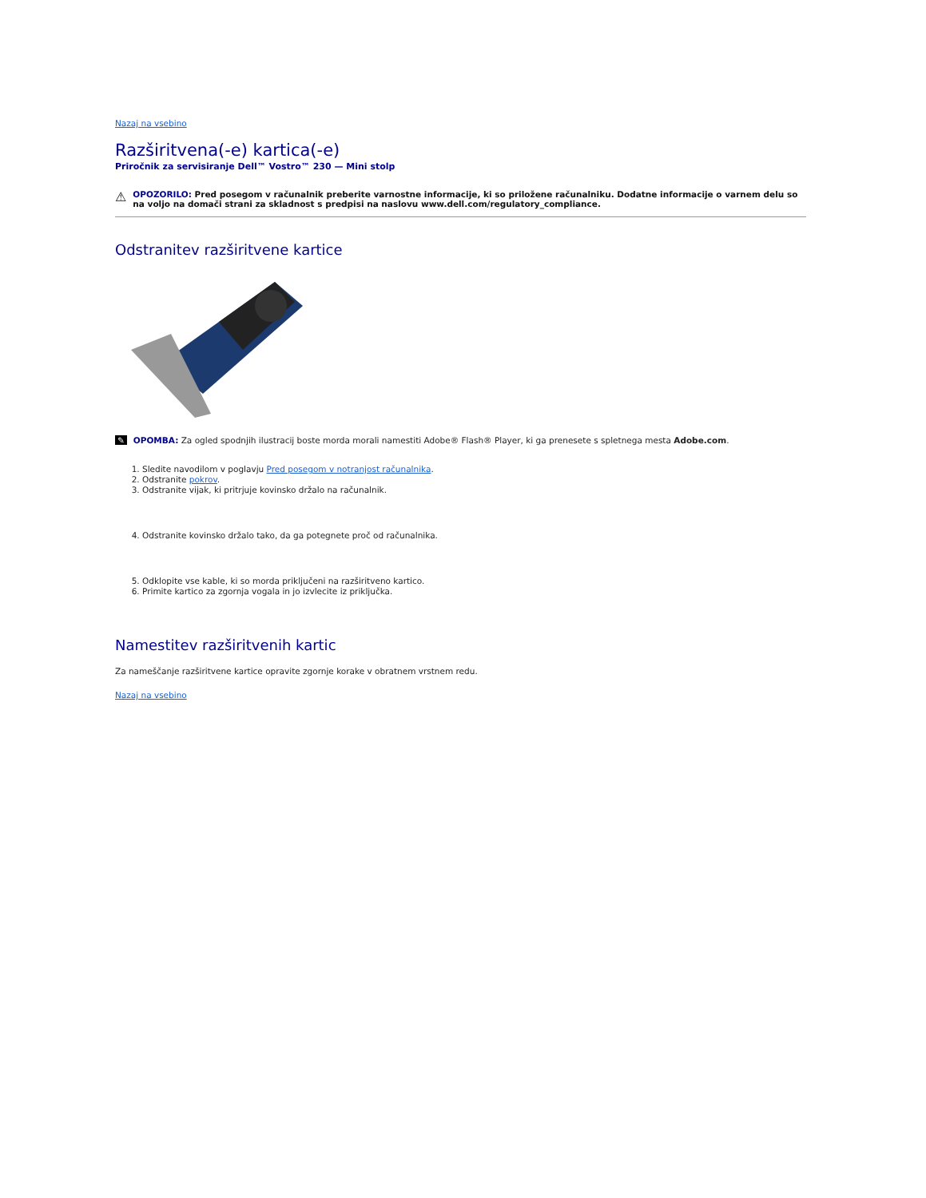Nazaj na vsebino
Razširitvena(-e) kartica(-e)
Priročnik za servisiranje Dell™ Vostro™ 230 — Mini stolp
⚠
OPOZORILO: Pred posegom v računalnik preberite varnostne informacije, ki so priložene računalniku. Dodatne informacije o varnem delu so na voljo na domači strani za skladnost s predpisi na naslovu www.dell.com/regulatory_compliance.
Odstranitev razširitvene kartice
✎ OPOMBA: Za ogled spodnjih ilustracij boste morda morali namestiti Adobe® Flash® Player, ki ga prenesete s spletnega mesta Adobe.com.
1. Sledite navodilom v poglavju Pred posegom v notranjost računalnika.
2. Odstranite pokrov.
3. Odstranite vijak, ki pritrjuje kovinsko držalo na računalnik.
4. Odstranite kovinsko držalo tako, da ga potegnete proč od računalnika.
5. Odklopite vse kable, ki so morda priključeni na razširitveno kartico.
6. Primite kartico za zgornja vogala in jo izvlecite iz priključka.
Namestitev razširitvenih kartic
Za nameščanje razširitvene kartice opravite zgornje korake v obratnem vrstnem redu.
Nazaj na vsebino